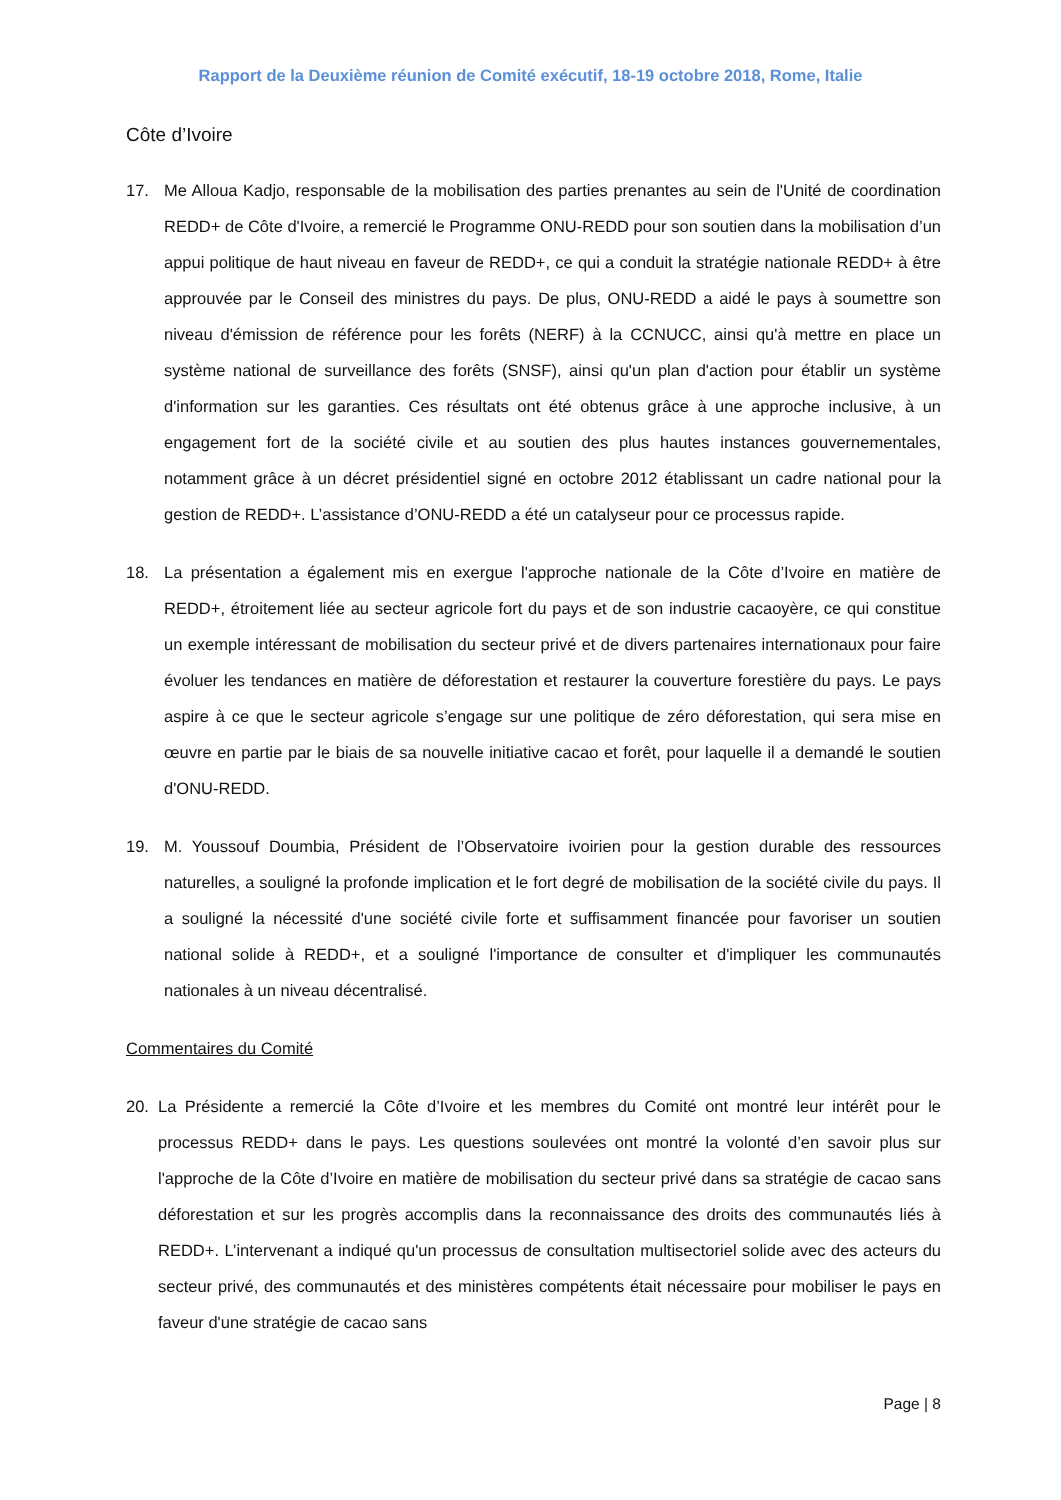Rapport de la Deuxième réunion de Comité exécutif, 18-19 octobre 2018, Rome, Italie
Côte d’Ivoire
17. Me Alloua Kadjo, responsable de la mobilisation des parties prenantes au sein de l'Unité de coordination REDD+ de Côte d'Ivoire, a remercié le Programme ONU-REDD pour son soutien dans la mobilisation d’un appui politique de haut niveau en faveur de REDD+, ce qui a conduit la stratégie nationale REDD+ à être approuvée par le Conseil des ministres du pays. De plus, ONU-REDD a aidé le pays à soumettre son niveau d'émission de référence pour les forêts (NERF) à la CCNUCC, ainsi qu'à mettre en place un système national de surveillance des forêts (SNSF), ainsi qu'un plan d'action pour établir un système d'information sur les garanties. Ces résultats ont été obtenus grâce à une approche inclusive, à un engagement fort de la société civile et au soutien des plus hautes instances gouvernementales, notamment grâce à un décret présidentiel signé en octobre 2012 établissant un cadre national pour la gestion de REDD+. L’assistance d’ONU-REDD a été un catalyseur pour ce processus rapide.
18. La présentation a également mis en exergue l'approche nationale de la Côte d’Ivoire en matière de REDD+, étroitement liée au secteur agricole fort du pays et de son industrie cacaoyère, ce qui constitue un exemple intéressant de mobilisation du secteur privé et de divers partenaires internationaux pour faire évoluer les tendances en matière de déforestation et restaurer la couverture forestière du pays. Le pays aspire à ce que le secteur agricole s’engage sur une politique de zéro déforestation, qui sera mise en œuvre en partie par le biais de sa nouvelle initiative cacao et forêt, pour laquelle il a demandé le soutien d'ONU-REDD.
19. M. Youssouf Doumbia, Président de l’Observatoire ivoirien pour la gestion durable des ressources naturelles, a souligné la profonde implication et le fort degré de mobilisation de la société civile du pays. Il a souligné la nécessité d'une société civile forte et suffisamment financée pour favoriser un soutien national solide à REDD+, et a souligné l'importance de consulter et d'impliquer les communautés nationales à un niveau décentralisé.
Commentaires du Comité
20. La Présidente a remercié la Côte d’Ivoire et les membres du Comité ont montré leur intérêt pour le processus REDD+ dans le pays. Les questions soulevées ont montré la volonté d’en savoir plus sur l'approche de la Côte d’Ivoire en matière de mobilisation du secteur privé dans sa stratégie de cacao sans déforestation et sur les progrès accomplis dans la reconnaissance des droits des communautés liés à REDD+. L’intervenant a indiqué qu'un processus de consultation multisectoriel solide avec des acteurs du secteur privé, des communautés et des ministères compétents était nécessaire pour mobiliser le pays en faveur d'une stratégie de cacao sans
Page | 8